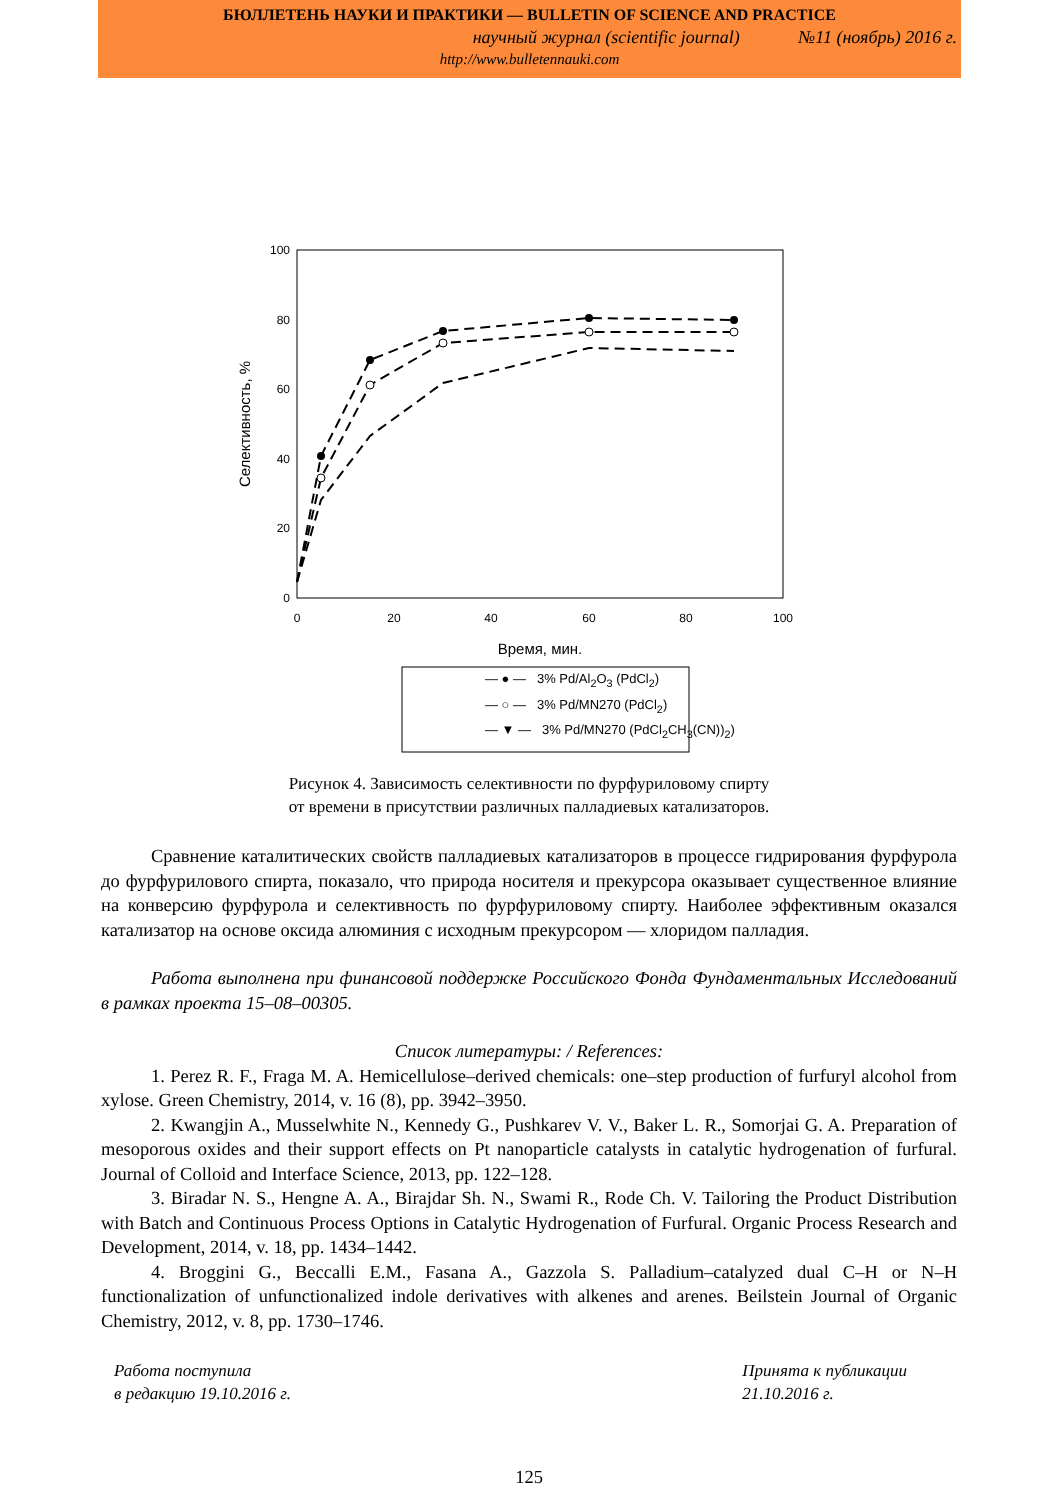БЮЛЛЕТЕНЬ НАУКИ И ПРАКТИКИ — BULLETIN OF SCIENCE AND PRACTICE
научный журнал (scientific journal) №11 (ноябрь) 2016 г.
http://www.bulletennauki.com
100
80
60
40
20
0
0
20
40
60
80
100
Время, мин.
Селективность, %
— ● — 3% Pd/Al<sub>2</sub>O<sub>3</sub> (PdCl<sub>2</sub>)
— ○ — 3% Pd/MN270 (PdCl<sub>2</sub>)
— ▼ — 3% Pd/MN270 (PdCl<sub>2</sub>CH<sub>3</sub>(CN))<sub>2</sub>)
Рисунок 4. Зависимость селективности по фурфуриловому спирту
от времени в присутствии различных палладиевых катализаторов.
Сравнение каталитических свойств палладиевых катализаторов в процессе гидрирования фурфурола до фурфурилового спирта, показало, что природа носителя и прекурсора оказывает существенное влияние на конверсию фурфурола и селективность по фурфуриловому спирту. Наиболее эффективным оказался катализатор на основе оксида алюминия с исходным прекурсором — хлоридом палладия.
Работа выполнена при финансовой поддержке Российского Фонда Фундаментальных Исследований в рамках проекта 15–08–00305.
Список литературы: / References:
1. Perez R. F., Fraga M. A. Hemicellulose–derived chemicals: one–step production of furfuryl alcohol from xylose. Green Chemistry, 2014, v. 16 (8), pp. 3942–3950.
2. Kwangjin A., Musselwhite N., Kennedy G., Pushkarev V. V., Baker L. R., Somorjai G. A. Preparation of mesoporous oxides and their support effects on Pt nanoparticle catalysts in catalytic hydrogenation of furfural. Journal of Colloid and Interface Science, 2013, pp. 122–128.
3. Biradar N. S., Hengne A. A., Birajdar Sh. N., Swami R., Rode Ch. V. Tailoring the Product Distribution with Batch and Continuous Process Options in Catalytic Hydrogenation of Furfural. Organic Process Research and Development, 2014, v. 18, pp. 1434–1442.
4. Broggini G., Beccalli E.M., Fasana A., Gazzola S. Palladium–catalyzed dual C–H or N–H functionalization of unfunctionalized indole derivatives with alkenes and arenes. Beilstein Journal of Organic Chemistry, 2012, v. 8, pp. 1730–1746.
Работа поступила
в редакцию 19.10.2016 г.
Принята к публикации
21.10.2016 г.
125